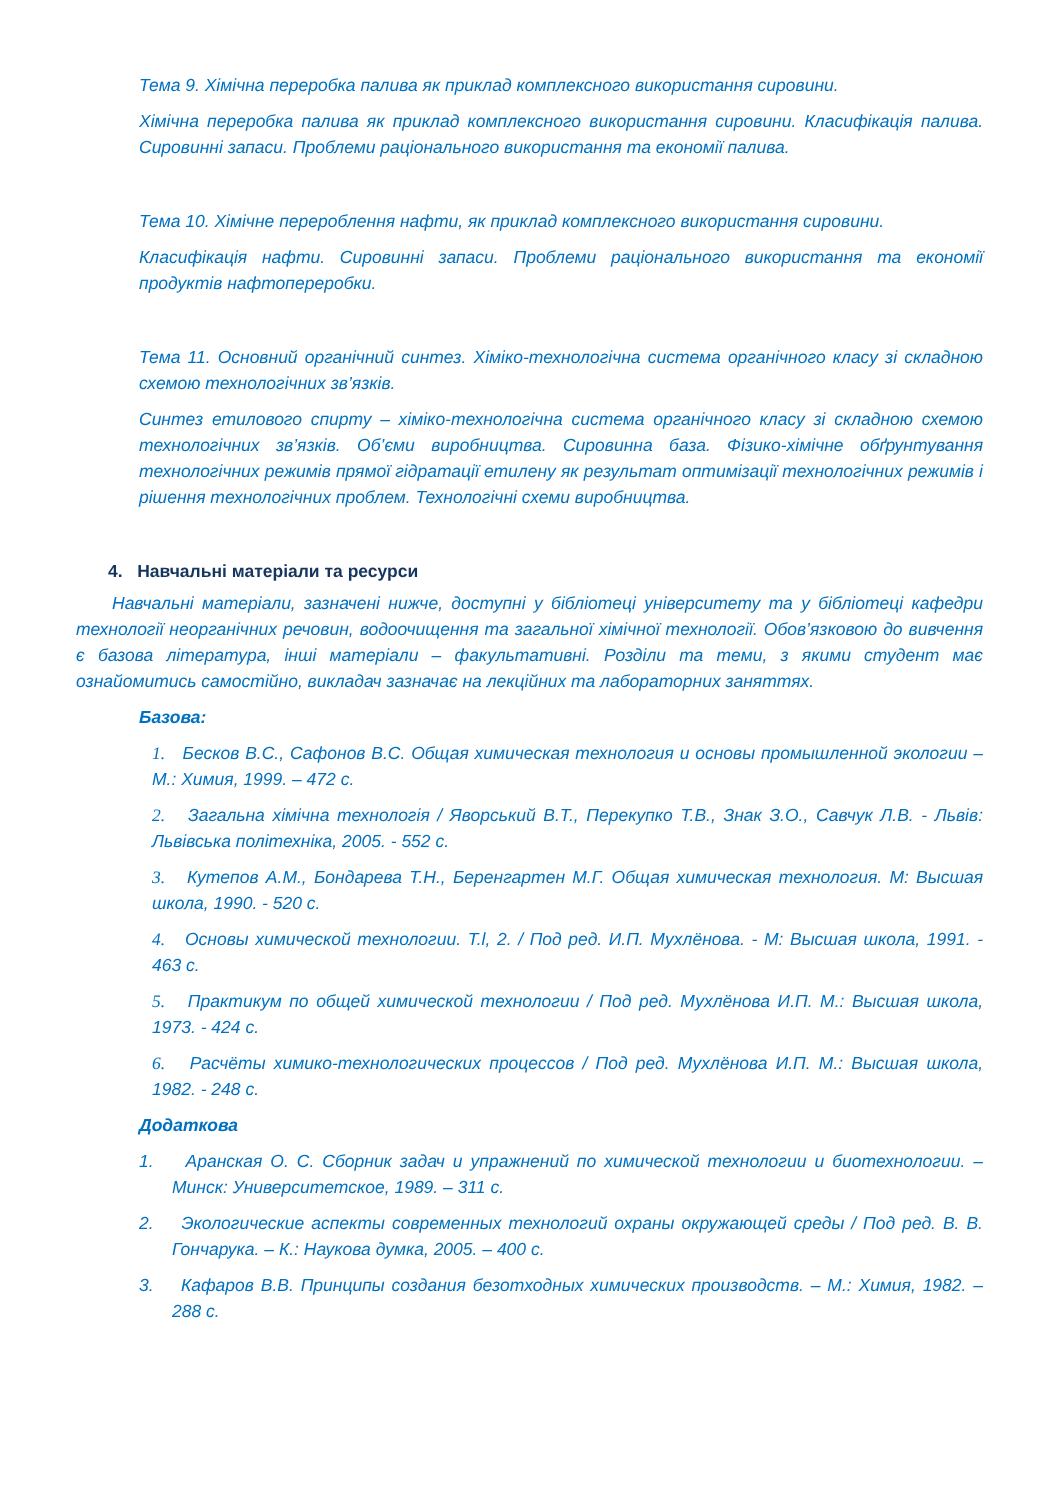Тема 9. Хімічна переробка палива як приклад комплексного використання сировини.
Хімічна переробка палива як приклад комплексного використання сировини. Класифікація палива. Сировинні запаси. Проблеми раціонального використання та економії палива.
Тема 10. Хімічне перероблення нафти, як приклад комплексного використання сировини.
Класифікація нафти. Сировинні запаси. Проблеми раціонального використання та економії продуктів нафтопереробки.
Тема 11. Основний органічний синтез. Хіміко-технологічна система органічного класу зі складною схемою технологічних зв’язків.
Синтез етилового спирту – хіміко-технологічна система органічного класу зі складною схемою технологічних зв’язків. Об’єми виробництва. Сировинна база. Фізико-хімічне обґрунтування технологічних режимів прямої гідратації етилену як результат оптимізації технологічних режимів і рішення технологічних проблем. Технологічні схеми виробництва.
4. Навчальні матеріали та ресурси
Навчальні матеріали, зазначені нижче, доступні у бібліотеці університету та у бібліотеці кафедри технології неорганічних речовин, водоочищення та загальної хімічної технології. Обов’язковою до вивчення є базова література, інші матеріали – факультативні. Розділи та теми, з якими студент має ознайомитись самостійно, викладач зазначає на лекційних та лабораторних заняттях.
Базова:
1. Бесков В.С., Сафонов В.С. Общая химическая технология и основы промышленной экологии – М.: Химия, 1999. – 472 с.
2. Загальна хімічна технологія / Яворський В.Т., Перекупко Т.В., Знак З.О., Савчук Л.В. - Львів: Львівська політехніка, 2005. - 552 с.
3. Кутепов А.М., Бондарева Т.Н., Беренгартен М.Г. Общая химическая технология. М: Высшая школа, 1990. - 520 с.
4. Основы химической технологии. T.l, 2. / Под ред. И.П. Мухлёнова. - М: Высшая школа, 1991. - 463 с.
5. Практикум по общей химической технологии / Под ред. Мухлёнова И.П. М.: Высшая школа, 1973. - 424 с.
6. Расчёты химико-технологических процессов / Под ред. Мухлёнова И.П. М.: Высшая школа, 1982. - 248 с.
Додаткова
1. Аранская О. С. Сборник задач и упражнений по химической технологии и биотехнологии. – Минск: Университетское, 1989. – 311 с.
2. Экологические аспекты современных технологий охраны окружающей среды / Под ред. В. В. Гончарука. – К.: Наукова думка, 2005. – 400 с.
3. Кафаров В.В. Принципы создания безотходных химических производств. – М.: Химия, 1982. – 288 с.